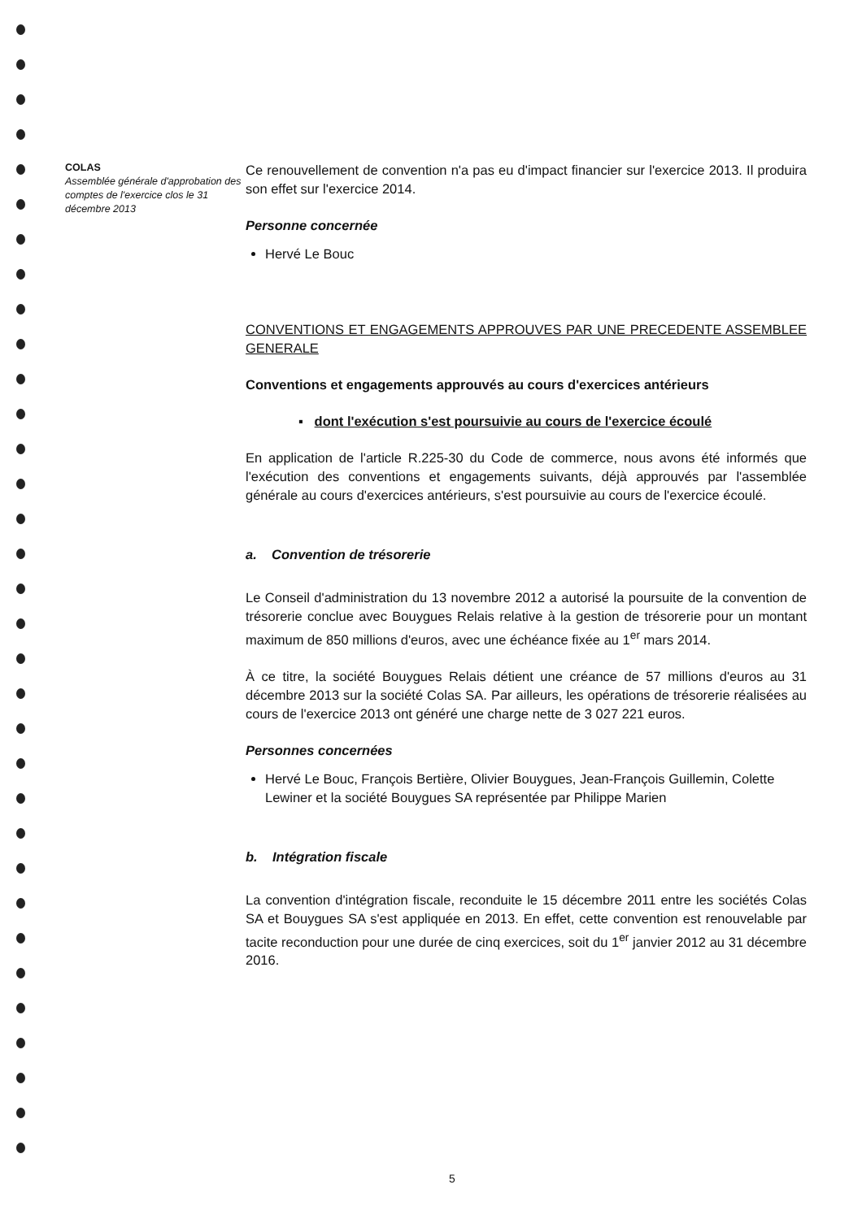COLAS
Assemblée générale d'approbation des comptes de l'exercice clos le 31 décembre 2013
Ce renouvellement de convention n'a pas eu d'impact financier sur l'exercice 2013. Il produira son effet sur l'exercice 2014.
Personne concernée
Hervé Le Bouc
CONVENTIONS ET ENGAGEMENTS APPROUVES PAR UNE PRECEDENTE ASSEMBLEE GENERALE
Conventions et engagements approuvés au cours d'exercices antérieurs
▪ dont l'exécution s'est poursuivie au cours de l'exercice écoulé
En application de l'article R.225-30 du Code de commerce, nous avons été informés que l'exécution des conventions et engagements suivants, déjà approuvés par l'assemblée générale au cours d'exercices antérieurs, s'est poursuivie au cours de l'exercice écoulé.
a. Convention de trésorerie
Le Conseil d'administration du 13 novembre 2012 a autorisé la poursuite de la convention de trésorerie conclue avec Bouygues Relais relative à la gestion de trésorerie pour un montant maximum de 850 millions d'euros, avec une échéance fixée au 1<sup>er</sup> mars 2014.
À ce titre, la société Bouygues Relais détient une créance de 57 millions d'euros au 31 décembre 2013 sur la société Colas SA. Par ailleurs, les opérations de trésorerie réalisées au cours de l'exercice 2013 ont généré une charge nette de 3 027 221 euros.
Personnes concernées
Hervé Le Bouc, François Bertière, Olivier Bouygues, Jean-François Guillemin, Colette Lewiner et la société Bouygues SA représentée par Philippe Marien
b. Intégration fiscale
La convention d'intégration fiscale, reconduite le 15 décembre 2011 entre les sociétés Colas SA et Bouygues SA s'est appliquée en 2013. En effet, cette convention est renouvelable par tacite reconduction pour une durée de cinq exercices, soit du 1<sup>er</sup> janvier 2012 au 31 décembre 2016.
5